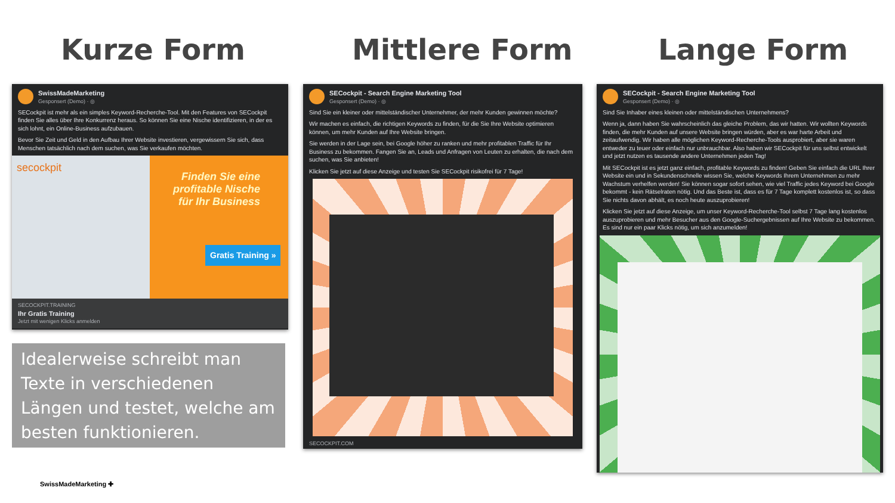Kurze Form Mittlere Form Lange Form
SwissMadeMarketing
Gesponsert (Demo) · ◎
SECockpit ist mehr als ein simples Keyword-Recherche-Tool. Mit den Features von SECockpit finden Sie alles über Ihre Konkurrenz heraus. So können Sie eine Nische identifizieren, in der es sich lohnt, ein Online-Business aufzubauen.
Bevor Sie Zeit und Geld in den Aufbau Ihrer Website investieren, vergewissern Sie sich, dass Menschen tatsächlich nach dem suchen, was Sie verkaufen möchten.
secockpit
Finden Sie eine
profitable Nische
für Ihr Business
Gratis Training »
SECOCKPIT.TRAINING
Ihr Gratis Training
Jetzt mit wenigen Klicks anmelden
Idealerweise schreibt man Texte in verschiedenen Längen und testet, welche am besten funktionieren.
SECockpit - Search Engine Marketing Tool
Gesponsert (Demo) · ◎
Sind Sie ein kleiner oder mittelständischer Unternehmer, der mehr Kunden gewinnen möchte?
Wir machen es einfach, die richtigen Keywords zu finden, für die Sie Ihre Website optimieren können, um mehr Kunden auf Ihre Website bringen.
Sie werden in der Lage sein, bei Google höher zu ranken und mehr profitablen Traffic für Ihr Business zu bekommen. Fangen Sie an, Leads und Anfragen von Leuten zu erhalten, die nach dem suchen, was Sie anbieten!
Klicken Sie jetzt auf diese Anzeige und testen Sie SECockpit risikofrei für 7 Tage!
SECOCKPIT.COM
SECockpit - Search Engine Marketing Tool
Gesponsert (Demo) · ◎
Sind Sie Inhaber eines kleinen oder mittelständischen Unternehmens?
Wenn ja, dann haben Sie wahrscheinlich das gleiche Problem, das wir hatten. Wir wollten Keywords finden, die mehr Kunden auf unsere Website bringen würden, aber es war harte Arbeit und zeitaufwendig. Wir haben alle möglichen Keyword-Recherche-Tools ausprobiert, aber sie waren entweder zu teuer oder einfach nur unbrauchbar. Also haben wir SECockpit für uns selbst entwickelt und jetzt nutzen es tausende andere Unternehmen jeden Tag!
Mit SECockpit ist es jetzt ganz einfach, profitable Keywords zu finden! Geben Sie einfach die URL Ihrer Website ein und in Sekundenschnelle wissen Sie, welche Keywords Ihrem Unternehmen zu mehr Wachstum verhelfen werden! Sie können sogar sofort sehen, wie viel Traffic jedes Keyword bei Google bekommt - kein Rätselraten nötig. Und das Beste ist, dass es für 7 Tage komplett kostenlos ist, so dass Sie nichts davon abhält, es noch heute auszuprobieren!
Klicken Sie jetzt auf diese Anzeige, um unser Keyword-Recherche-Tool selbst 7 Tage lang kostenlos auszuprobieren und mehr Besucher aus den Google-Suchergebnissen auf Ihre Website zu bekommen. Es sind nur ein paar Klicks nötig, um sich anzumelden!
SwissMadeMarketing ✚